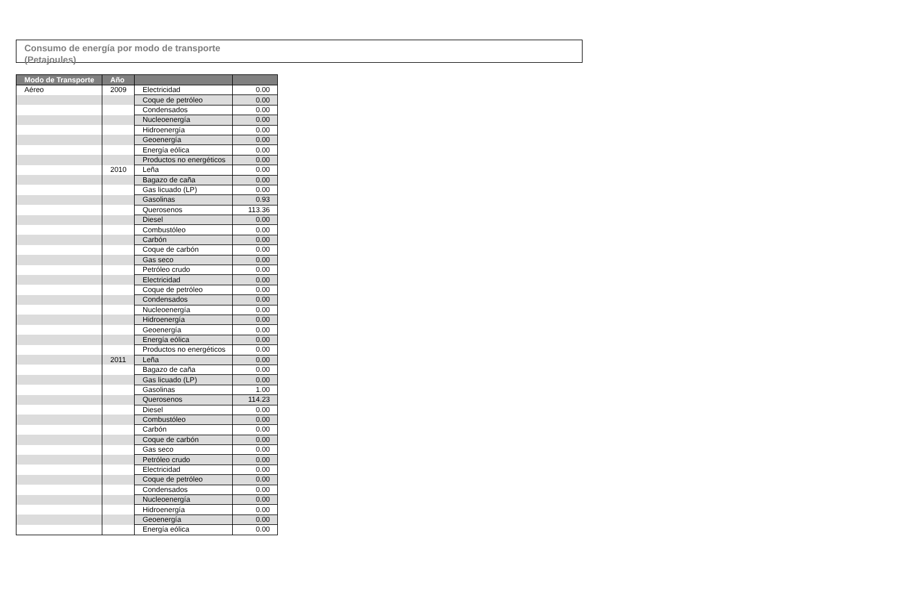Consumo de energía por modo de transporte
(Petajoules)
| Modo de Transporte | Año | | |
| --- | --- | --- | --- |
| Aéreo | 2009 | Electricidad | 0.00 |
| | | Coque de petróleo | 0.00 |
| | | Condensados | 0.00 |
| | | Nucleoenergía | 0.00 |
| | | Hidroenergía | 0.00 |
| | | Geoenergía | 0.00 |
| | | Energía eólica | 0.00 |
| | | Productos no energéticos | 0.00 |
| | 2010 | Leña | 0.00 |
| | | Bagazo de caña | 0.00 |
| | | Gas licuado (LP) | 0.00 |
| | | Gasolinas | 0.93 |
| | | Querosenos | 113.36 |
| | | Diesel | 0.00 |
| | | Combustóleo | 0.00 |
| | | Carbón | 0.00 |
| | | Coque de carbón | 0.00 |
| | | Gas seco | 0.00 |
| | | Petróleo crudo | 0.00 |
| | | Electricidad | 0.00 |
| | | Coque de petróleo | 0.00 |
| | | Condensados | 0.00 |
| | | Nucleoenergía | 0.00 |
| | | Hidroenergía | 0.00 |
| | | Geoenergía | 0.00 |
| | | Energía eólica | 0.00 |
| | | Productos no energéticos | 0.00 |
| | 2011 | Leña | 0.00 |
| | | Bagazo de caña | 0.00 |
| | | Gas licuado (LP) | 0.00 |
| | | Gasolinas | 1.00 |
| | | Querosenos | 114.23 |
| | | Diesel | 0.00 |
| | | Combustóleo | 0.00 |
| | | Carbón | 0.00 |
| | | Coque de carbón | 0.00 |
| | | Gas seco | 0.00 |
| | | Petróleo crudo | 0.00 |
| | | Electricidad | 0.00 |
| | | Coque de petróleo | 0.00 |
| | | Condensados | 0.00 |
| | | Nucleoenergía | 0.00 |
| | | Hidroenergía | 0.00 |
| | | Geoenergía | 0.00 |
| | | Energía eólica | 0.00 |